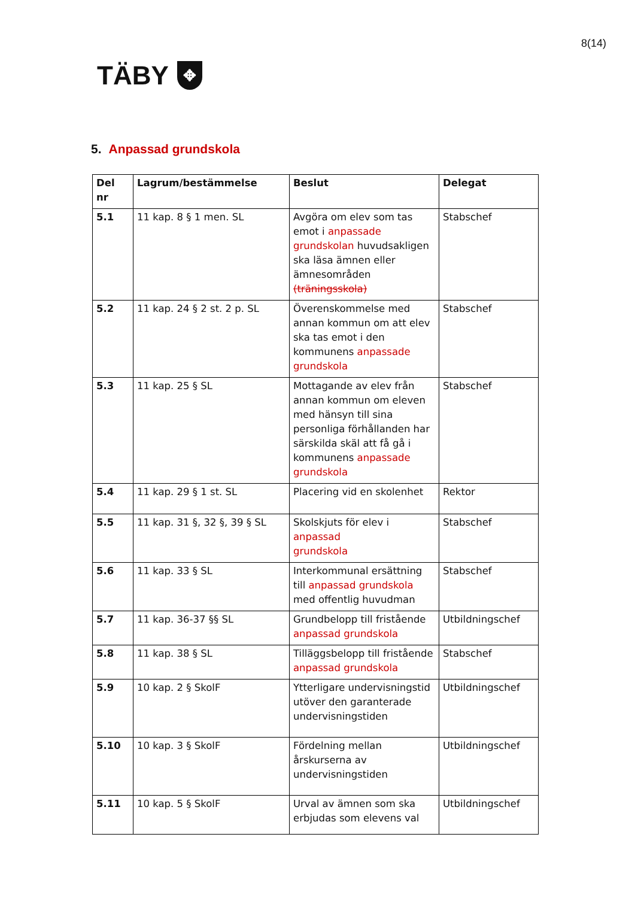8(14)
TÄBY
✥
5. Anpassad grundskola
| Del nr | Lagrum/bestämmelse | Beslut | Delegat |
| --- | --- | --- | --- |
| 5.1 | 11 kap. 8 § 1 men. SL | Avgöra om elev som tas emot i anpassade grundskolan huvudsakligen ska läsa ämnen eller ämnesområden (träningsskola) | Stabschef |
| 5.2 | 11 kap. 24 § 2 st. 2 p. SL | Överenskommelse med annan kommun om att elev ska tas emot i den kommunens anpassade grundskola | Stabschef |
| 5.3 | 11 kap. 25 § SL | Mottagande av elev från annan kommun om eleven med hänsyn till sina personliga förhållanden har särskilda skäl att få gå i kommunens anpassade grundskola | Stabschef |
| 5.4 | 11 kap. 29 § 1 st. SL | Placering vid en skolenhet | Rektor |
| 5.5 | 11 kap. 31 §, 32 §, 39 § SL | Skolskjuts för elev i anpassad grundskola | Stabschef |
| 5.6 | 11 kap. 33 § SL | Interkommunal ersättning till anpassad grundskola med offentlig huvudman | Stabschef |
| 5.7 | 11 kap. 36-37 §§ SL | Grundbelopp till fristående anpassad grundskola | Utbildningschef |
| 5.8 | 11 kap. 38 § SL | Tilläggsbelopp till fristående anpassad grundskola | Stabschef |
| 5.9 | 10 kap. 2 § SkolF | Ytterligare undervisningstid utöver den garanterade undervisningstiden | Utbildningschef |
| 5.10 | 10 kap. 3 § SkolF | Fördelning mellan årskurserna av undervisningstiden | Utbildningschef |
| 5.11 | 10 kap. 5 § SkolF | Urval av ämnen som ska erbjudas som elevens val | Utbildningschef |